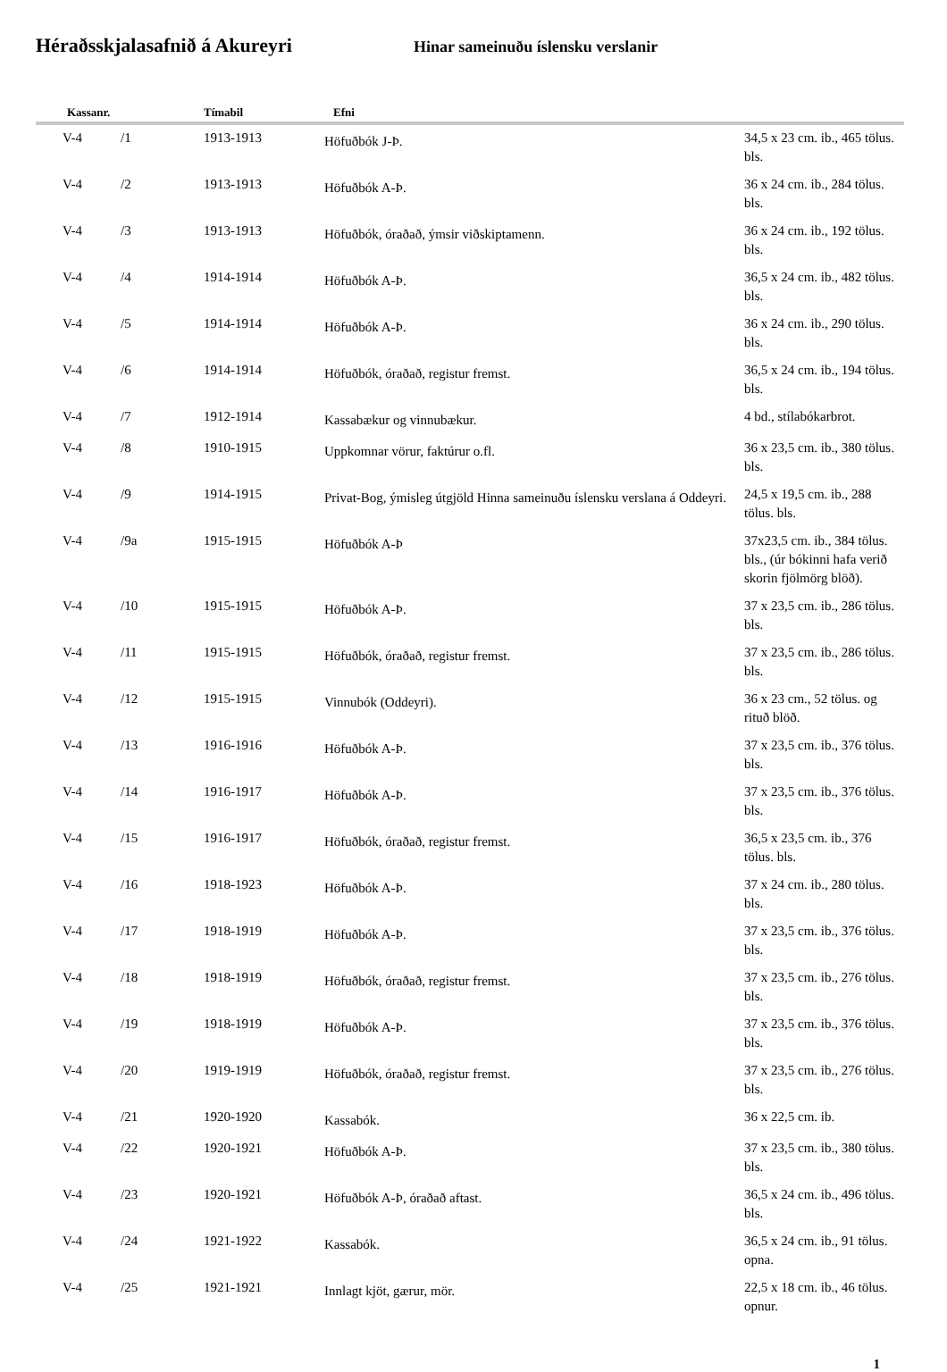Héraðsskjalasafnið á Akureyri
Hinar sameinuðu íslensku verslanir
| Kassanr. | | Tímabil | Efni | |
| --- | --- | --- | --- | --- |
| V-4 | /1 | 1913-1913 | Höfuðbók J-Þ. | 34,5 x 23 cm. ib., 465 tölus. bls. |
| V-4 | /2 | 1913-1913 | Höfuðbók A-Þ. | 36 x 24 cm. ib., 284 tölus. bls. |
| V-4 | /3 | 1913-1913 | Höfuðbók, óraðað, ýmsir viðskiptamenn. | 36 x 24 cm. ib., 192 tölus. bls. |
| V-4 | /4 | 1914-1914 | Höfuðbók A-Þ. | 36,5 x 24 cm. ib., 482 tölus. bls. |
| V-4 | /5 | 1914-1914 | Höfuðbók A-Þ. | 36 x 24 cm. ib., 290 tölus. bls. |
| V-4 | /6 | 1914-1914 | Höfuðbók, óraðað, registur fremst. | 36,5 x 24 cm. ib., 194 tölus. bls. |
| V-4 | /7 | 1912-1914 | Kassabækur og vinnubækur. | 4 bd., stílabókarbrot. |
| V-4 | /8 | 1910-1915 | Uppkomnar vörur, faktúrur o.fl. | 36 x 23,5 cm. ib., 380 tölus. bls. |
| V-4 | /9 | 1914-1915 | Privat-Bog, ýmisleg útgjöld Hinna sameinuðu íslensku verslana á Oddeyri. | 24,5 x 19,5 cm. ib., 288 tölus. bls. |
| V-4 | /9a | 1915-1915 | Höfuðbók A-Þ | 37x23,5 cm. ib., 384 tölus. bls., (úr bókinni hafa verið skorin fjölmörg blöð). |
| V-4 | /10 | 1915-1915 | Höfuðbók A-Þ. | 37 x 23,5 cm. ib., 286 tölus. bls. |
| V-4 | /11 | 1915-1915 | Höfuðbók, óraðað, registur fremst. | 37 x 23,5 cm. ib., 286 tölus. bls. |
| V-4 | /12 | 1915-1915 | Vinnubók (Oddeyri). | 36 x 23 cm., 52 tölus. og rituð blöð. |
| V-4 | /13 | 1916-1916 | Höfuðbók A-Þ. | 37 x 23,5 cm. ib., 376 tölus. bls. |
| V-4 | /14 | 1916-1917 | Höfuðbók A-Þ. | 37 x 23,5 cm. ib., 376 tölus. bls. |
| V-4 | /15 | 1916-1917 | Höfuðbók, óraðað, registur fremst. | 36,5 x 23,5 cm. ib., 376 tölus. bls. |
| V-4 | /16 | 1918-1923 | Höfuðbók A-Þ. | 37 x 24 cm. ib., 280 tölus. bls. |
| V-4 | /17 | 1918-1919 | Höfuðbók A-Þ. | 37 x 23,5 cm. ib., 376 tölus. bls. |
| V-4 | /18 | 1918-1919 | Höfuðbók, óraðað, registur fremst. | 37 x 23,5 cm. ib., 276 tölus. bls. |
| V-4 | /19 | 1918-1919 | Höfuðbók A-Þ. | 37 x 23,5 cm. ib., 376 tölus. bls. |
| V-4 | /20 | 1919-1919 | Höfuðbók, óraðað, registur fremst. | 37 x 23,5 cm. ib., 276 tölus. bls. |
| V-4 | /21 | 1920-1920 | Kassabók. | 36 x 22,5 cm. ib. |
| V-4 | /22 | 1920-1921 | Höfuðbók A-Þ. | 37 x 23,5 cm. ib., 380 tölus. bls. |
| V-4 | /23 | 1920-1921 | Höfuðbók A-Þ, óraðað aftast. | 36,5 x 24 cm. ib., 496 tölus. bls. |
| V-4 | /24 | 1921-1922 | Kassabók. | 36,5 x 24 cm. ib., 91 tölus. opna. |
| V-4 | /25 | 1921-1921 | Innlagt kjöt, gærur, mör. | 22,5 x 18 cm. ib., 46 tölus. opnur. |
1